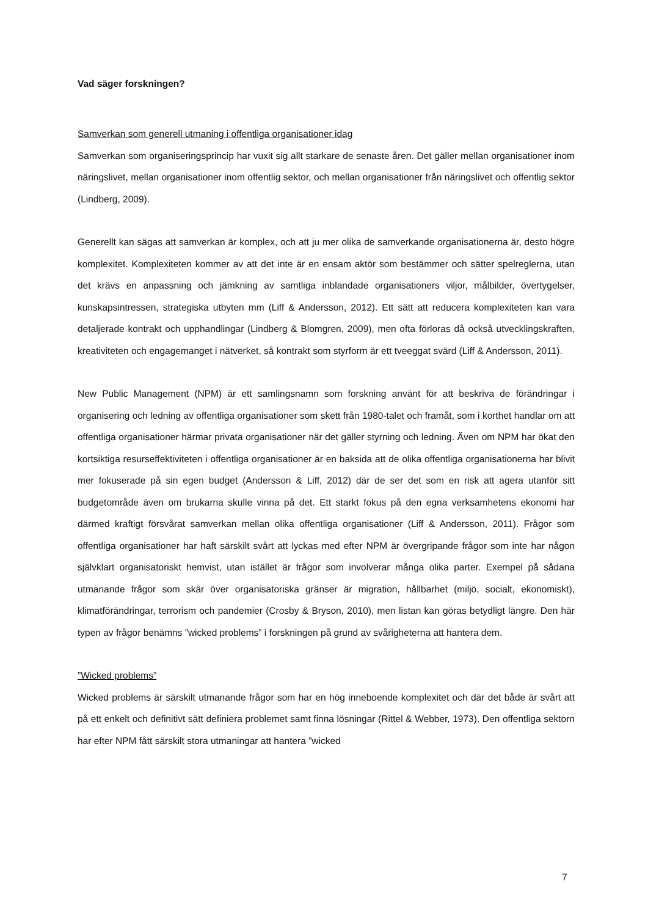Vad säger forskningen?
Samverkan som generell utmaning i offentliga organisationer idag
Samverkan som organiseringsprincip har vuxit sig allt starkare de senaste åren. Det gäller mellan organisationer inom näringslivet, mellan organisationer inom offentlig sektor, och mellan organisationer från näringslivet och offentlig sektor (Lindberg, 2009).
Generellt kan sägas att samverkan är komplex, och att ju mer olika de samverkande organisationerna är, desto högre komplexitet. Komplexiteten kommer av att det inte är en ensam aktör som bestämmer och sätter spelreglerna, utan det krävs en anpassning och jämkning av samtliga inblandade organisationers viljor, målbilder, övertygelser, kunskapsintressen, strategiska utbyten mm (Liff & Andersson, 2012). Ett sätt att reducera komplexiteten kan vara detaljerade kontrakt och upphandlingar (Lindberg & Blomgren, 2009), men ofta förloras då också utvecklingskraften, kreativiteten och engagemanget i nätverket, så kontrakt som styrform är ett tveeggat svärd (Liff & Andersson, 2011).
New Public Management (NPM) är ett samlingsnamn som forskning använt för att beskriva de förändringar i organisering och ledning av offentliga organisationer som skett från 1980-talet och framåt, som i korthet handlar om att offentliga organisationer härmar privata organisationer när det gäller styrning och ledning. Även om NPM har ökat den kortsiktiga resurseffektiviteten i offentliga organisationer är en baksida att de olika offentliga organisationerna har blivit mer fokuserade på sin egen budget (Andersson & Liff, 2012) där de ser det som en risk att agera utanför sitt budgetområde även om brukarna skulle vinna på det. Ett starkt fokus på den egna verksamhetens ekonomi har därmed kraftigt försvårat samverkan mellan olika offentliga organisationer (Liff & Andersson, 2011). Frågor som offentliga organisationer har haft särskilt svårt att lyckas med efter NPM är övergripande frågor som inte har någon självklart organisatoriskt hemvist, utan istället är frågor som involverar många olika parter. Exempel på sådana utmanande frågor som skär över organisatoriska gränser är migration, hållbarhet (miljö, socialt, ekonomiskt), klimatförändringar, terrorism och pandemier (Crosby & Bryson, 2010), men listan kan göras betydligt längre. Den här typen av frågor benämns ”wicked problems” i forskningen på grund av svårigheterna att hantera dem.
”Wicked problems”
Wicked problems är särskilt utmanande frågor som har en hög inneboende komplexitet och där det både är svårt att på ett enkelt och definitivt sätt definiera problemet samt finna lösningar (Rittel & Webber, 1973). Den offentliga sektorn har efter NPM fått särskilt stora utmaningar att hantera ”wicked
7